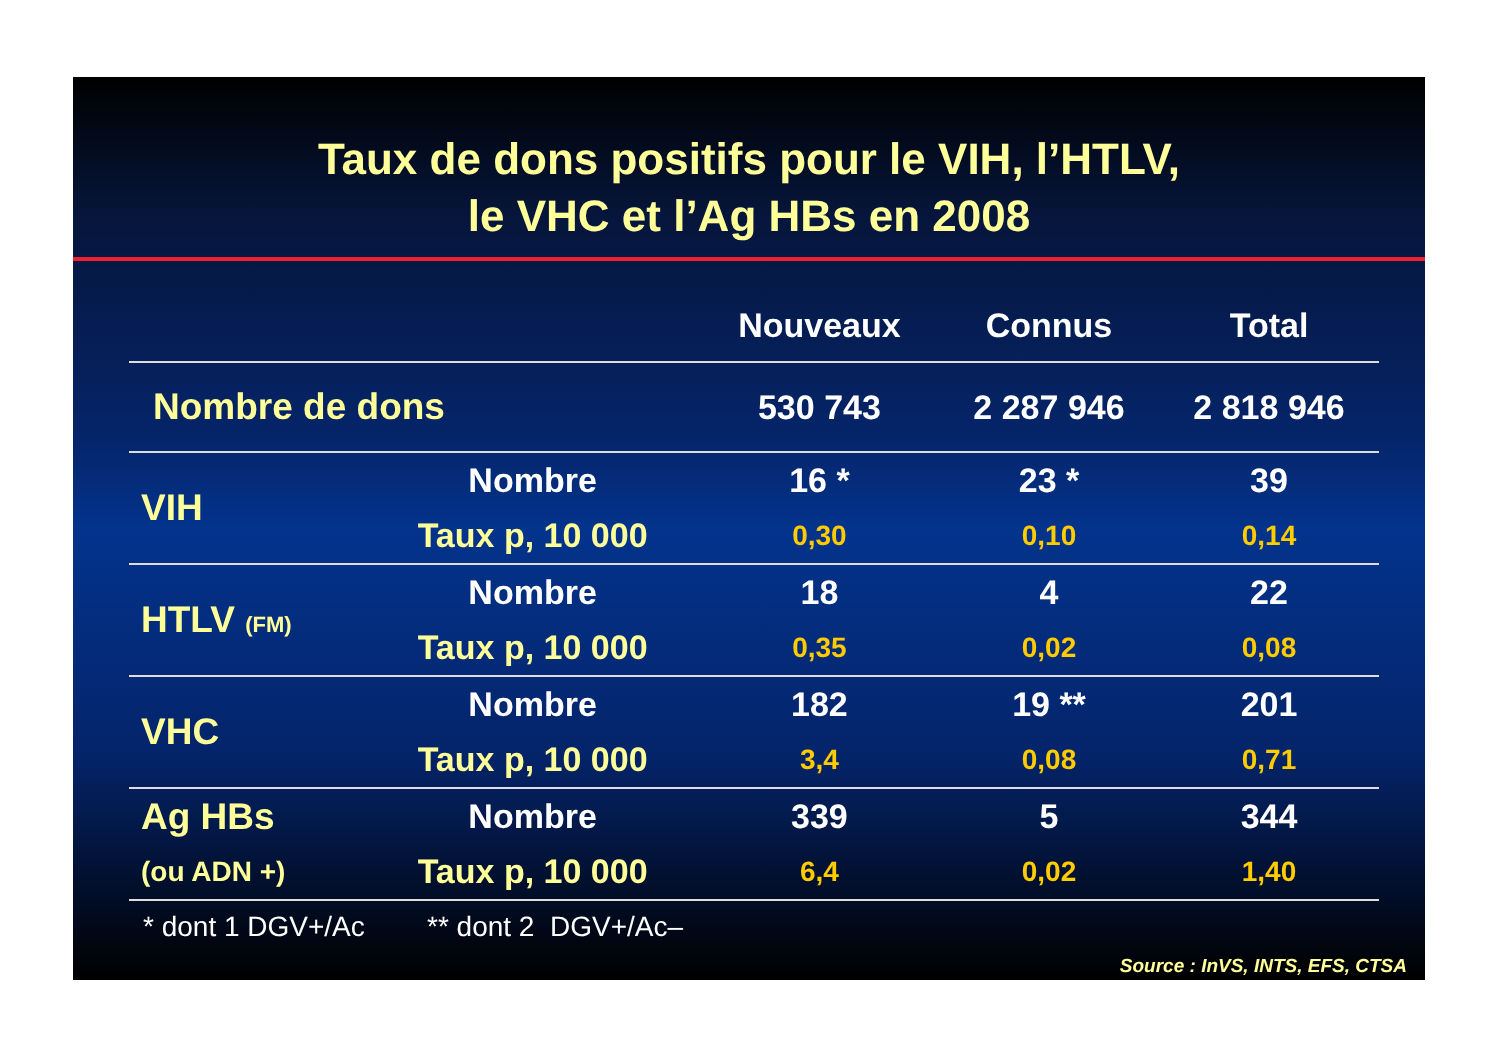Taux de dons positifs pour le VIH, l’HTLV,
le VHC et l’Ag HBs en 2008
| | | Nouveaux | Connus | Total |
| --- | --- | --- | --- | --- |
| Nombre de dons | | 530 743 | 2 287 946 | 2 818 946 |
| VIH | Nombre | 16 * | 23 * | 39 |
| | Taux p, 10 000 | 0,30 | 0,10 | 0,14 |
| HTLV (FM) | Nombre | 18 | 4 | 22 |
| | Taux p, 10 000 | 0,35 | 0,02 | 0,08 |
| VHC | Nombre | 182 | 19 ** | 201 |
| | Taux p, 10 000 | 3,4 | 0,08 | 0,71 |
| Ag HBs | Nombre | 339 | 5 | 344 |
| (ou ADN +) | Taux p, 10 000 | 6,4 | 0,02 | 1,40 |
* dont 1 DGV+/Ac ** dont 2 DGV+/Ac–
Source : InVS, INTS, EFS, CTSA